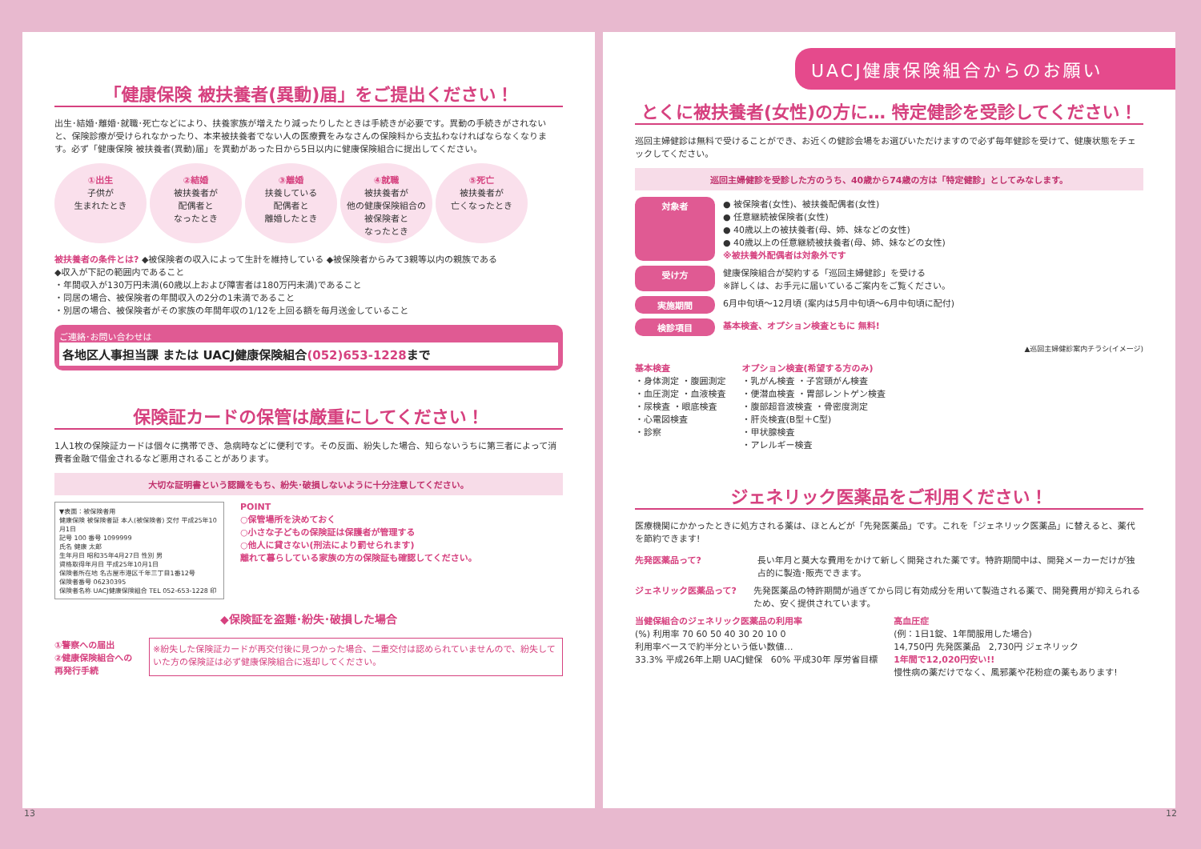「健康保険 被扶養者(異動)届」をご提出ください！
出生･結婚･離婚･就職･死亡などにより、扶養家族が増えたり減ったりしたときは手続きが必要です。異動の手続きがされないと、保険診療が受けられなかったり、本来被扶養者でない人の医療費をみなさんの保険料から支払わなければならなくなります。必ず「健康保険 被扶養者(異動)届」を異動があった日から5日以内に健康保険組合に提出してください。
①出生
子供が
生まれたとき
②結婚
被扶養者が
配偶者と
なったとき
③離婚
扶養している
配偶者と
離婚したとき
④就職
被扶養者が
他の健康保険組合の
被保険者と
なったとき
⑤死亡
被扶養者が
亡くなったとき
被扶養者の条件とは? ◆被保険者の収入によって生計を維持している ◆被保険者からみて3親等以内の親族である
◆収入が下記の範囲内であること
・年間収入が130万円未満(60歳以上および障害者は180万円未満)であること
・同居の場合、被保険者の年間収入の2分の1未満であること
・別居の場合、被保険者がその家族の年間年収の1/12を上回る額を毎月送金していること
ご連絡･お問い合わせは
各地区人事担当課 または UACJ健康保険組合(052)653-1228まで
保険証カードの保管は厳重にしてください！
1人1枚の保険証カードは個々に携帯でき、急病時などに便利です。その反面、紛失した場合、知らないうちに第三者によって消費者金融で借金されるなど悪用されることがあります。
大切な証明書という認識をもち、紛失･破損しないように十分注意してください。
▼表面：被保険者用
健康保険 被保険者証 本人(被保険者) 交付 平成25年10月1日
記号 100 番号 1099999
氏名 健康 太郎
生年月日 昭和35年4月27日 性別 男
資格取得年月日 平成25年10月1日
保険者所在地 名古屋市港区千年三丁目1番12号
保険者番号 06230395
保険者名称 UACJ健康保険組合 TEL 052-653-1228 印
POINT
○保管場所を決めておく
○小さな子どもの保険証は保護者が管理する
○他人に貸さない(刑法により罰せられます)
離れて暮らしている家族の方の保険証も確認してください。
◆保険証を盗難･紛失･破損した場合
①警察への届出
②健康保険組合への再発行手続
※紛失した保険証カードが再交付後に見つかった場合、二重交付は認められていませんので、紛失していた方の保険証は必ず健康保険組合に返却してください。
UACJ健康保険組合からのお願い
とくに被扶養者(女性)の方に… 特定健診を受診してください！
巡回主婦健診は無料で受けることができ、お近くの健診会場をお選びいただけますので必ず毎年健診を受けて、健康状態をチェックしてください。
巡回主婦健診を受診した方のうち、40歳から74歳の方は「特定健診」としてみなします。
対象者
● 被保険者(女性)、被扶養配偶者(女性)
● 任意継続被保険者(女性)
● 40歳以上の被扶養者(母、姉、妹などの女性)
● 40歳以上の任意継続被扶養者(母、姉、妹などの女性)
※被扶養外配偶者は対象外です
受け方
健康保険組合が契約する「巡回主婦健診」を受ける
※詳しくは、お手元に届いているご案内をご覧ください。
実施期間
6月中旬頃～12月頃 (案内は5月中旬頃～6月中旬頃に配付)
検診項目
基本検査、オプション検査ともに 無料!
▲巡回主婦健診案内チラシ(イメージ)
基本検査
・身体測定 ・腹囲測定
・血圧測定 ・血液検査
・尿検査 ・眼底検査
・心電図検査
・診察
オプション検査(希望する方のみ)
・乳がん検査 ・子宮頸がん検査
・便潜血検査 ・胃部レントゲン検査
・腹部超音波検査 ・骨密度測定
・肝炎検査(B型＋C型)
・甲状腺検査
・アレルギー検査
ジェネリック医薬品をご利用ください！
医療機関にかかったときに処方される薬は、ほとんどが「先発医薬品」です。これを「ジェネリック医薬品」に替えると、薬代を節約できます!
先発医薬品って? 長い年月と莫大な費用をかけて新しく開発された薬です。特許期間中は、開発メーカーだけが独占的に製造･販売できます。
ジェネリック医薬品って? 先発医薬品の特許期間が過ぎてから同じ有効成分を用いて製造される薬で、開発費用が抑えられるため、安く提供されています。
当健保組合のジェネリック医薬品の利用率
(%) 利用率 70 60 50 40 30 20 10 0
利用率ベースで約半分という低い数値…
33.3% 平成26年上期 UACJ健保 60% 平成30年 厚労省目標
高血圧症
(例：1日1錠、1年間服用した場合)
14,750円 先発医薬品 2,730円 ジェネリック
1年間で12,020円安い!!
慢性病の薬だけでなく、風邪薬や花粉症の薬もあります!
13 12